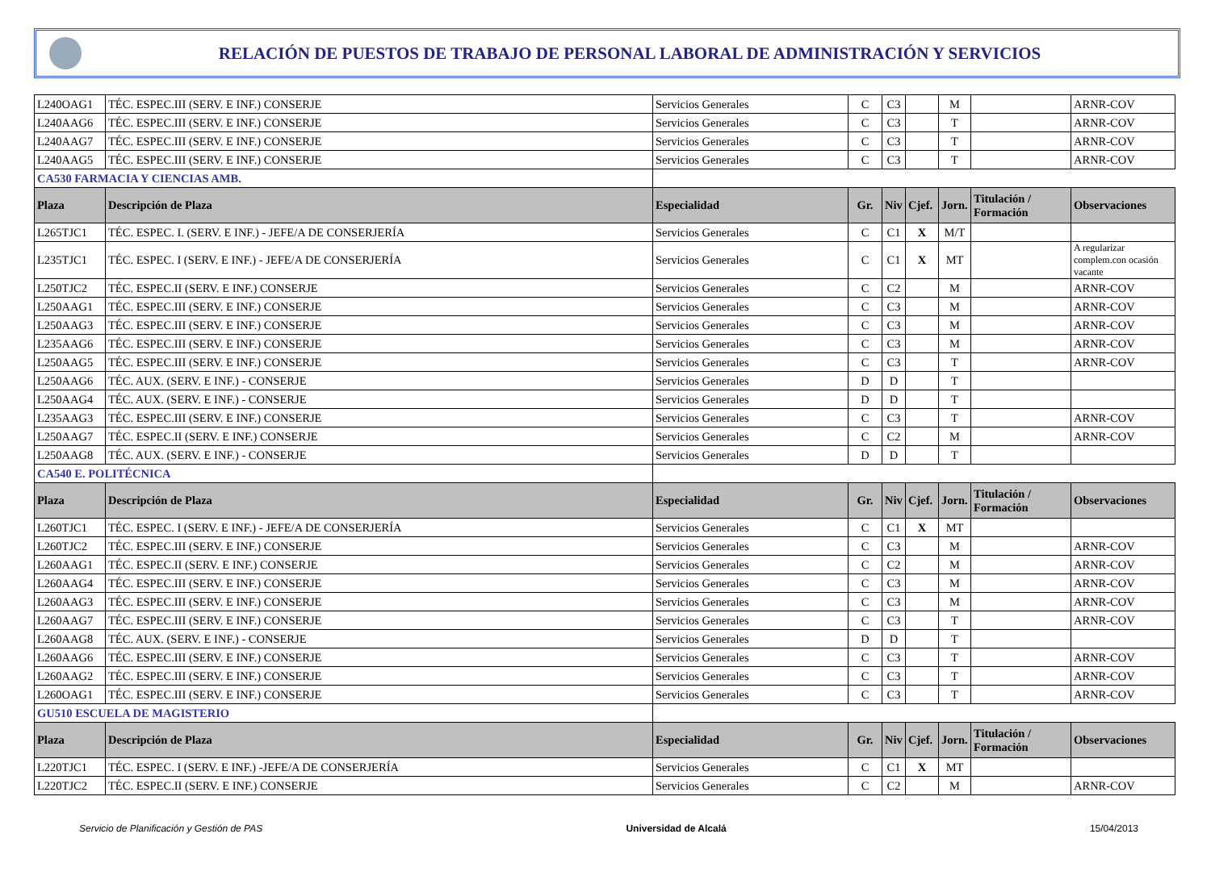RELACIÓN DE PUESTOS DE TRABAJO DE PERSONAL LABORAL DE ADMINISTRACIÓN Y SERVICIOS
| L240OAG1 | TÉC. ESPEC.III (SERV. E INF.) CONSERJE | Servicios Generales | C | C3 | | M | | ARNR-COV |
| L240AAG6 | TÉC. ESPEC.III (SERV. E INF.) CONSERJE | Servicios Generales | C | C3 | | T | | ARNR-COV |
| L240AAG7 | TÉC. ESPEC.III (SERV. E INF.) CONSERJE | Servicios Generales | C | C3 | | T | | ARNR-COV |
| L240AAG5 | TÉC. ESPEC.III (SERV. E INF.) CONSERJE | Servicios Generales | C | C3 | | T | | ARNR-COV |
| CA530 FARMACIA Y CIENCIAS AMB. | | | | | | | | |
| Plaza | Descripción de Plaza | Especialidad | Gr. | Niv | Cjef. | Jorn. | Titulación / Formación | Observaciones |
| L265TJC1 | TÉC. ESPEC. I. (SERV. E INF.) - JEFE/A DE CONSERJERÍA | Servicios Generales | C | C1 | X | M/T | | |
| L235TJC1 | TÉC. ESPEC. I (SERV. E INF.) - JEFE/A DE CONSERJERÍA | Servicios Generales | C | C1 | X | MT | | A regularizar complem.con ocasión vacante |
| L250TJC2 | TÉC. ESPEC.II (SERV. E INF.) CONSERJE | Servicios Generales | C | C2 | | M | | ARNR-COV |
| L250AAG1 | TÉC. ESPEC.III (SERV. E INF.) CONSERJE | Servicios Generales | C | C3 | | M | | ARNR-COV |
| L250AAG3 | TÉC. ESPEC.III (SERV. E INF.) CONSERJE | Servicios Generales | C | C3 | | M | | ARNR-COV |
| L235AAG6 | TÉC. ESPEC.III (SERV. E INF.) CONSERJE | Servicios Generales | C | C3 | | M | | ARNR-COV |
| L250AAG5 | TÉC. ESPEC.III (SERV. E INF.) CONSERJE | Servicios Generales | C | C3 | | T | | ARNR-COV |
| L250AAG6 | TÉC. AUX. (SERV. E INF.) - CONSERJE | Servicios Generales | D | D | | T | | |
| L250AAG4 | TÉC. AUX. (SERV. E INF.) - CONSERJE | Servicios Generales | D | D | | T | | |
| L235AAG3 | TÉC. ESPEC.III (SERV. E INF.) CONSERJE | Servicios Generales | C | C3 | | T | | ARNR-COV |
| L250AAG7 | TÉC. ESPEC.II (SERV. E INF.) CONSERJE | Servicios Generales | C | C2 | | M | | ARNR-COV |
| L250AAG8 | TÉC. AUX. (SERV. E INF.) - CONSERJE | Servicios Generales | D | D | | T | | |
| CA540 E. POLITÉCNICA | | | | | | | | |
| Plaza | Descripción de Plaza | Especialidad | Gr. | Niv | Cjef. | Jorn. | Titulación / Formación | Observaciones |
| L260TJC1 | TÉC. ESPEC. I (SERV. E INF.) - JEFE/A DE CONSERJERÍA | Servicios Generales | C | C1 | X | MT | | |
| L260TJC2 | TÉC. ESPEC.III (SERV. E INF.) CONSERJE | Servicios Generales | C | C3 | | M | | ARNR-COV |
| L260AAG1 | TÉC. ESPEC.II (SERV. E INF.) CONSERJE | Servicios Generales | C | C2 | | M | | ARNR-COV |
| L260AAG4 | TÉC. ESPEC.III (SERV. E INF.) CONSERJE | Servicios Generales | C | C3 | | M | | ARNR-COV |
| L260AAG3 | TÉC. ESPEC.III (SERV. E INF.) CONSERJE | Servicios Generales | C | C3 | | M | | ARNR-COV |
| L260AAG7 | TÉC. ESPEC.III (SERV. E INF.) CONSERJE | Servicios Generales | C | C3 | | T | | ARNR-COV |
| L260AAG8 | TÉC. AUX. (SERV. E INF.) - CONSERJE | Servicios Generales | D | D | | T | | |
| L260AAG6 | TÉC. ESPEC.III (SERV. E INF.) CONSERJE | Servicios Generales | C | C3 | | T | | ARNR-COV |
| L260AAG2 | TÉC. ESPEC.III (SERV. E INF.) CONSERJE | Servicios Generales | C | C3 | | T | | ARNR-COV |
| L260OAG1 | TÉC. ESPEC.III (SERV. E INF.) CONSERJE | Servicios Generales | C | C3 | | T | | ARNR-COV |
| GU510 ESCUELA DE MAGISTERIO | | | | | | | | |
| Plaza | Descripción de Plaza | Especialidad | Gr. | Niv | Cjef. | Jorn. | Titulación / Formación | Observaciones |
| L220TJC1 | TÉC. ESPEC. I (SERV. E INF.) -JEFE/A DE CONSERJERÍA | Servicios Generales | C | C1 | X | MT | | |
| L220TJC2 | TÉC. ESPEC.II (SERV. E INF.) CONSERJE | Servicios Generales | C | C2 | | M | | ARNR-COV |
Servicio de Planificación y Gestión de PAS Universidad de Alcalá 15/04/2013